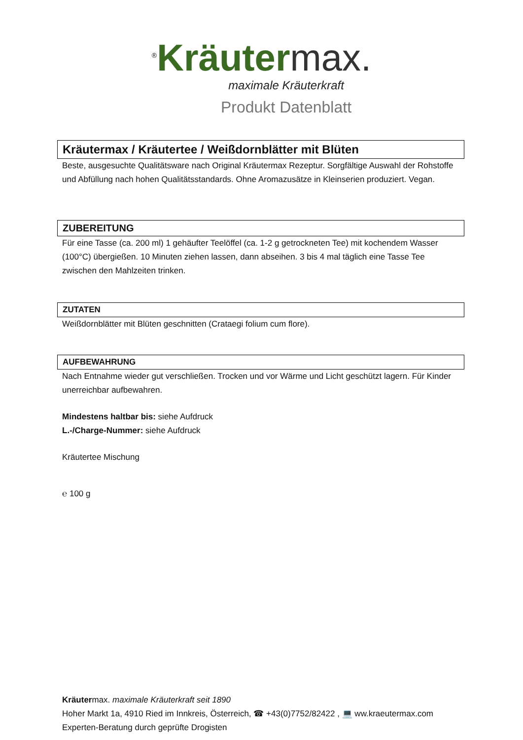<sup>®</sup>Kräuter max.
maximale Kräuterkraft
Produkt Datenblatt
Kräutermax / Kräutertee / Weißdornblätter mit Blüten
Beste, ausgesuchte Qualitätsware nach Original Kräutermax Rezeptur. Sorgfältige Auswahl der Rohstoffe und Abfüllung nach hohen Qualitätsstandards. Ohne Aromazusätze in Kleinserien produziert. Vegan.
ZUBEREITUNG
Für eine Tasse (ca. 200 ml) 1 gehäufter Teelöffel (ca. 1-2 g getrockneten Tee) mit kochendem Wasser (100°C) übergießen. 10 Minuten ziehen lassen, dann abseihen. 3 bis 4 mal täglich eine Tasse Tee zwischen den Mahlzeiten trinken.
ZUTATEN
Weißdornblätter mit Blüten geschnitten (Crataegi folium cum flore).
AUFBEWAHRUNG
Nach Entnahme wieder gut verschließen. Trocken und vor Wärme und Licht geschützt lagern. Für Kinder unerreichbar aufbewahren.
Mindestens haltbar bis: siehe Aufdruck
L.-/Charge-Nummer: siehe Aufdruck
Kräutertee Mischung
℮ 100 g
Kräutermax. maximale Kräuterkraft seit 1890
Hoher Markt 1a, 4910 Ried im Innkreis, Österreich, ☎ +43(0)7752/82422 , 💻 ww.kraeutermax.com
Experten-Beratung durch geprüfte Drogisten